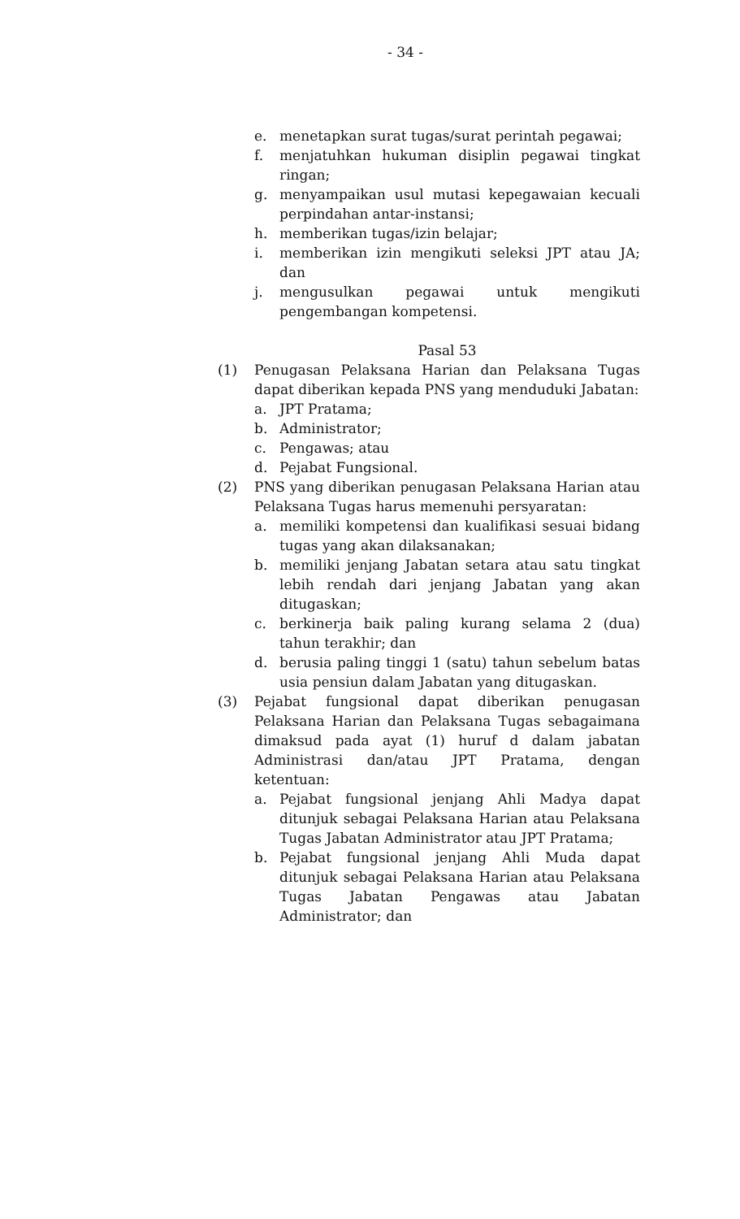- 34 -
e. menetapkan surat tugas/surat perintah pegawai;
f. menjatuhkan hukuman disiplin pegawai tingkat ringan;
g. menyampaikan usul mutasi kepegawaian kecuali perpindahan antar-instansi;
h. memberikan tugas/izin belajar;
i. memberikan izin mengikuti seleksi JPT atau JA; dan
j. mengusulkan pegawai untuk mengikuti pengembangan kompetensi.
Pasal 53
(1) Penugasan Pelaksana Harian dan Pelaksana Tugas dapat diberikan kepada PNS yang menduduki Jabatan:
a. JPT Pratama;
b. Administrator;
c. Pengawas; atau
d. Pejabat Fungsional.
(2) PNS yang diberikan penugasan Pelaksana Harian atau Pelaksana Tugas harus memenuhi persyaratan:
a. memiliki kompetensi dan kualifikasi sesuai bidang tugas yang akan dilaksanakan;
b. memiliki jenjang Jabatan setara atau satu tingkat lebih rendah dari jenjang Jabatan yang akan ditugaskan;
c. berkinerja baik paling kurang selama 2 (dua) tahun terakhir; dan
d. berusia paling tinggi 1 (satu) tahun sebelum batas usia pensiun dalam Jabatan yang ditugaskan.
(3) Pejabat fungsional dapat diberikan penugasan Pelaksana Harian dan Pelaksana Tugas sebagaimana dimaksud pada ayat (1) huruf d dalam jabatan Administrasi dan/atau JPT Pratama, dengan ketentuan:
a. Pejabat fungsional jenjang Ahli Madya dapat ditunjuk sebagai Pelaksana Harian atau Pelaksana Tugas Jabatan Administrator atau JPT Pratama;
b. Pejabat fungsional jenjang Ahli Muda dapat ditunjuk sebagai Pelaksana Harian atau Pelaksana Tugas Jabatan Pengawas atau Jabatan Administrator; dan